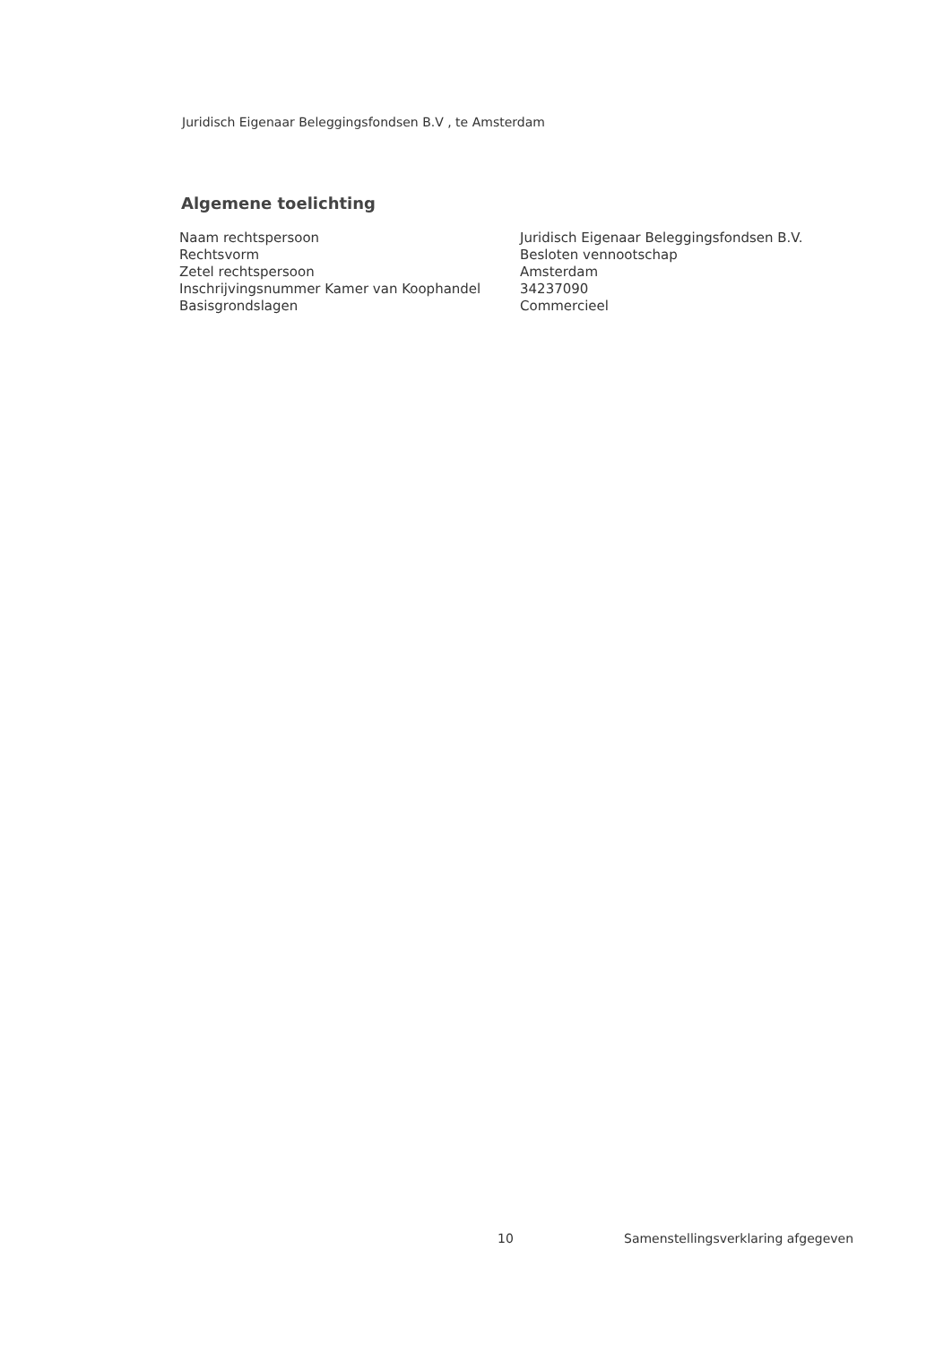Juridisch Eigenaar Beleggingsfondsen B.V , te Amsterdam
Algemene toelichting
| Naam rechtspersoon | Juridisch Eigenaar Beleggingsfondsen B.V. |
| Rechtsvorm | Besloten vennootschap |
| Zetel rechtspersoon | Amsterdam |
| Inschrijvingsnummer Kamer van Koophandel | 34237090 |
| Basisgrondslagen | Commercieel |
10 Samenstellingsverklaring afgegeven